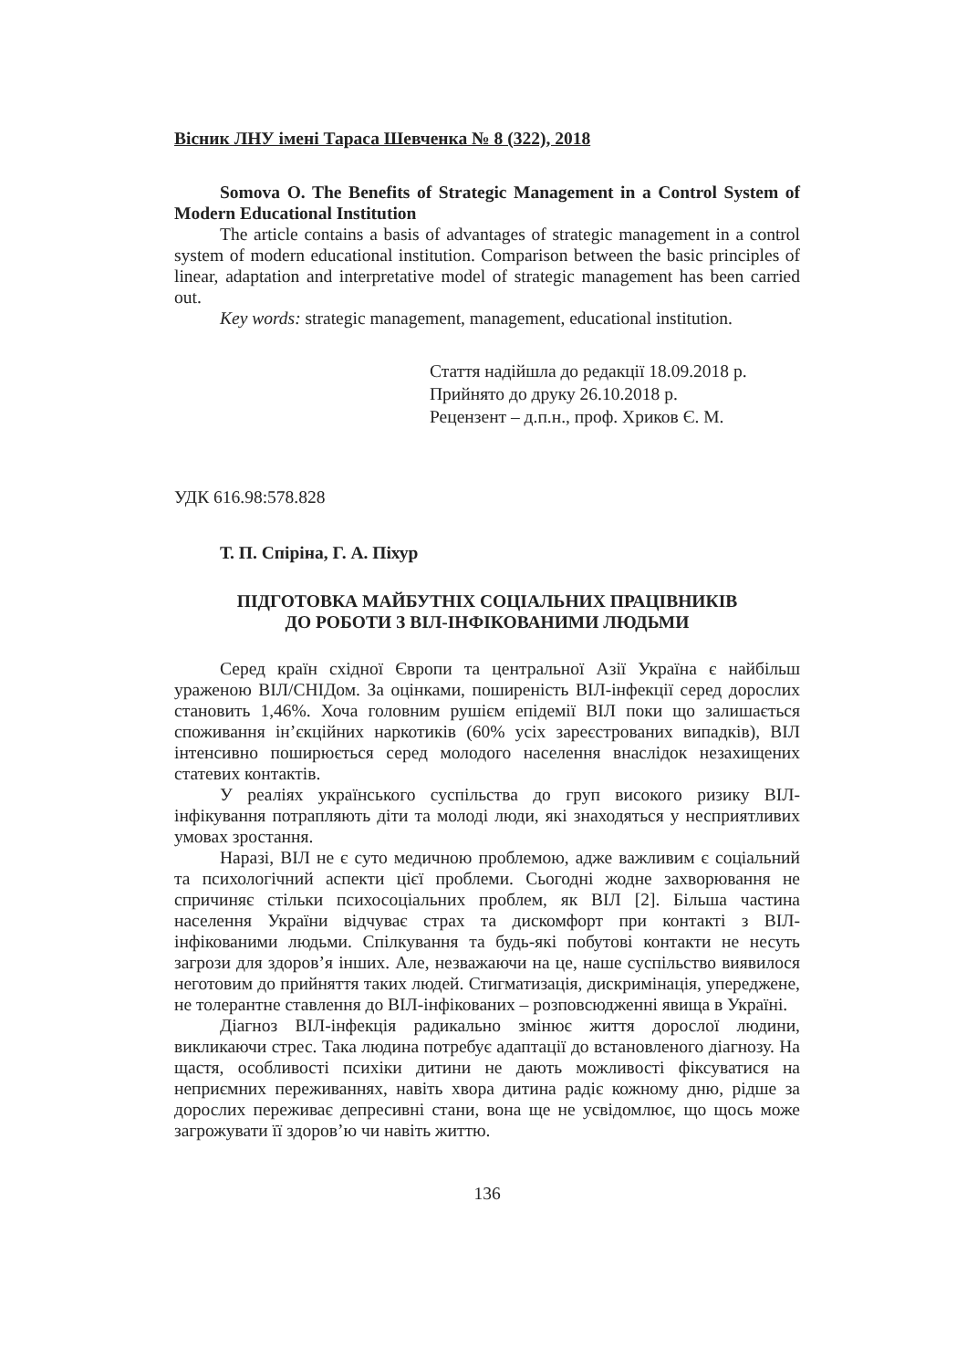Вісник ЛНУ імені Тараса Шевченка № 8 (322), 2018
Somova O. The Benefits of Strategic Management in a Control System of Modern Educational Institution
The article contains a basis of advantages of strategic management in a control system of modern educational institution. Comparison between the basic principles of linear, adaptation and interpretative model of strategic management has been carried out.
Key words: strategic management, management, educational institution.
Стаття надійшла до редакції 18.09.2018 р.
Прийнято до друку 26.10.2018 р.
Рецензент – д.п.н., проф. Хриков Є. М.
УДК 616.98:578.828
Т. П. Спіріна, Г. А. Піхур
ПІДГОТОВКА МАЙБУТНІХ СОЦІАЛЬНИХ ПРАЦІВНИКІВ
ДО РОБОТИ З ВІЛ-ІНФІКОВАНИМИ ЛЮДЬМИ
Серед країн східної Європи та центральної Азії Україна є найбільш ураженою ВІЛ/СНІДом. За оцінками, поширеність ВІЛ-інфекції серед дорослих становить 1,46%. Хоча головним рушієм епідемії ВІЛ поки що залишається споживання ін’єкційних наркотиків (60% усіх зареєстрованих випадків), ВІЛ інтенсивно поширюється серед молодого населення внаслідок незахищених статевих контактів.
У реаліях українського суспільства до груп високого ризику ВІЛ-інфікування потрапляють діти та молоді люди, які знаходяться у несприятливих умовах зростання.
Наразі, ВІЛ не є суто медичною проблемою, адже важливим є соціальний та психологічний аспекти цієї проблеми. Сьогодні жодне захворювання не спричиняє стільки психосоціальних проблем, як ВІЛ [2]. Більша частина населення України відчуває страх та дискомфорт при контакті з ВІЛ-інфікованими людьми. Спілкування та будь-які побутові контакти не несуть загрози для здоров’я інших. Але, незважаючи на це, наше суспільство виявилося неготовим до прийняття таких людей. Стигматизація, дискримінація, упереджене, не толерантне ставлення до ВІЛ-інфікованих – розповсюдженні явища в Україні.
Діагноз ВІЛ-інфекція радикально змінює життя дорослої людини, викликаючи стрес. Така людина потребує адаптації до встановленого діагнозу. На щастя, особливості психіки дитини не дають можливості фіксуватися на неприємних переживаннях, навіть хвора дитина радіє кожному дню, рідше за дорослих переживає депресивні стани, вона ще не усвідомлює, що щось може загрожувати її здоров’ю чи навіть життю.
136